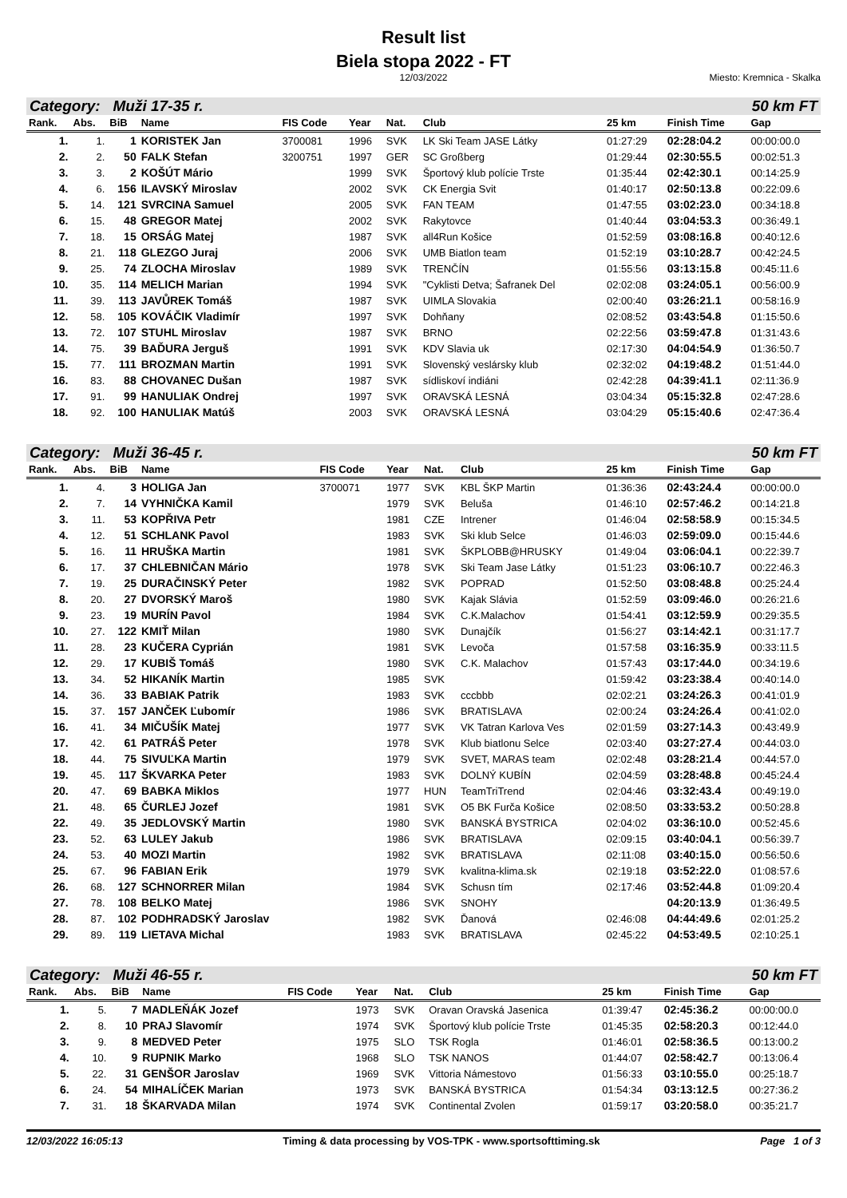Result list
Biela stopa 2022 - FT
12/03/2022 Miesto: Kremnica - Skalka
Category: Muži 17-35 r. 50 km FT
| Rank. | Abs. | BiB | Name | FIS Code | Year | Nat. | Club | 25 km | Finish Time | Gap |
| --- | --- | --- | --- | --- | --- | --- | --- | --- | --- | --- |
| 1. | 1. | 1 | KORISTEK Jan | 3700081 | 1996 | SVK | LK Ski Team JASE Látky | 01:27:29 | 02:28:04.2 | 00:00:00.0 |
| 2. | 2. | 50 | FALK Stefan | 3200751 | 1997 | GER | SC Großberg | 01:29:44 | 02:30:55.5 | 00:02:51.3 |
| 3. | 3. | 2 | KOŠÚT Mário | | 1999 | SVK | Športový klub polície Trste | 01:35:44 | 02:42:30.1 | 00:14:25.9 |
| 4. | 6. | 156 | ILAVSKÝ Miroslav | | 2002 | SVK | CK Energia Svit | 01:40:17 | 02:50:13.8 | 00:22:09.6 |
| 5. | 14. | 121 | SVRCINA Samuel | | 2005 | SVK | FAN TEAM | 01:47:55 | 03:02:23.0 | 00:34:18.8 |
| 6. | 15. | 48 | GREGOR Matej | | 2002 | SVK | Rakytovce | 01:40:44 | 03:04:53.3 | 00:36:49.1 |
| 7. | 18. | 15 | ORSÁG Matej | | 1987 | SVK | all4Run Košice | 01:52:59 | 03:08:16.8 | 00:40:12.6 |
| 8. | 21. | 118 | GLEZGO Juraj | | 2006 | SVK | UMB Biatlon team | 01:52:19 | 03:10:28.7 | 00:42:24.5 |
| 9. | 25. | 74 | ZLOCHA Miroslav | | 1989 | SVK | TRENČÍN | 01:55:56 | 03:13:15.8 | 00:45:11.6 |
| 10. | 35. | 114 | MELICH Marian | | 1994 | SVK | "Cyklisti Detva; Šafranek Del | 02:02:08 | 03:24:05.1 | 00:56:00.9 |
| 11. | 39. | 113 | JAVŮREK Tomáš | | 1987 | SVK | UIMLA Slovakia | 02:00:40 | 03:26:21.1 | 00:58:16.9 |
| 12. | 58. | 105 | KOVÁČIK Vladimír | | 1997 | SVK | Dohňany | 02:08:52 | 03:43:54.8 | 01:15:50.6 |
| 13. | 72. | 107 | STUHL Miroslav | | 1987 | SVK | BRNO | 02:22:56 | 03:59:47.8 | 01:31:43.6 |
| 14. | 75. | 39 | BAĎURA Jerguš | | 1991 | SVK | KDV Slavia uk | 02:17:30 | 04:04:54.9 | 01:36:50.7 |
| 15. | 77. | 111 | BROZMAN Martin | | 1991 | SVK | Slovenský veslársky klub | 02:32:02 | 04:19:48.2 | 01:51:44.0 |
| 16. | 83. | 88 | CHOVANEC Dušan | | 1987 | SVK | sídliskoví indiáni | 02:42:28 | 04:39:41.1 | 02:11:36.9 |
| 17. | 91. | 99 | HANULIAK Ondrej | | 1997 | SVK | ORAVSKÁ LESNÁ | 03:04:34 | 05:15:32.8 | 02:47:28.6 |
| 18. | 92. | 100 | HANULIAK Matúš | | 2003 | SVK | ORAVSKÁ LESNÁ | 03:04:29 | 05:15:40.6 | 02:47:36.4 |
Category: Muži 36-45 r. 50 km FT
| Rank. | Abs. | BiB | Name | FIS Code | Year | Nat. | Club | 25 km | Finish Time | Gap |
| --- | --- | --- | --- | --- | --- | --- | --- | --- | --- | --- |
| 1. | 4. | 3 | HOLIGA Jan | 3700071 | 1977 | SVK | KBL ŠKP Martin | 01:36:36 | 02:43:24.4 | 00:00:00.0 |
| 2. | 7. | 14 | VYHNIČKA Kamil | | 1979 | SVK | Beluša | 01:46:10 | 02:57:46.2 | 00:14:21.8 |
| 3. | 11. | 53 | KOPŘIVA Petr | | 1981 | CZE | Intrener | 01:46:04 | 02:58:58.9 | 00:15:34.5 |
| 4. | 12. | 51 | SCHLANK Pavol | | 1983 | SVK | Ski klub Selce | 01:46:03 | 02:59:09.0 | 00:15:44.6 |
| 5. | 16. | 11 | HRUŠKA Martin | | 1981 | SVK | ŠKPLOBB@HRUSKY | 01:49:04 | 03:06:04.1 | 00:22:39.7 |
| 6. | 17. | 37 | CHLEBNIČAN Mário | | 1978 | SVK | Ski Team Jase Látky | 01:51:23 | 03:06:10.7 | 00:22:46.3 |
| 7. | 19. | 25 | DURAČINSKÝ Peter | | 1982 | SVK | POPRAD | 01:52:50 | 03:08:48.8 | 00:25:24.4 |
| 8. | 20. | 27 | DVORSKÝ Maroš | | 1980 | SVK | Kajak Slávia | 01:52:59 | 03:09:46.0 | 00:26:21.6 |
| 9. | 23. | 19 | MURÍN Pavol | | 1984 | SVK | C.K.Malachov | 01:54:41 | 03:12:59.9 | 00:29:35.5 |
| 10. | 27. | 122 | KMIŤ Milan | | 1980 | SVK | Dunajčík | 01:56:27 | 03:14:42.1 | 00:31:17.7 |
| 11. | 28. | 23 | KUČERA Cyprián | | 1981 | SVK | Levoča | 01:57:58 | 03:16:35.9 | 00:33:11.5 |
| 12. | 29. | 17 | KUBIŠ Tomáš | | 1980 | SVK | C.K. Malachov | 01:57:43 | 03:17:44.0 | 00:34:19.6 |
| 13. | 34. | 52 | HIKANÍK Martin | | 1985 | SVK | | 01:59:42 | 03:23:38.4 | 00:40:14.0 |
| 14. | 36. | 33 | BABIAK Patrik | | 1983 | SVK | cccbbb | 02:02:21 | 03:24:26.3 | 00:41:01.9 |
| 15. | 37. | 157 | JANČEK Ľubomír | | 1986 | SVK | BRATISLAVA | 02:00:24 | 03:24:26.4 | 00:41:02.0 |
| 16. | 41. | 34 | MIČUŠÍK Matej | | 1977 | SVK | VK Tatran Karlova Ves | 02:01:59 | 03:27:14.3 | 00:43:49.9 |
| 17. | 42. | 61 | PATRÁŠ Peter | | 1978 | SVK | Klub biatlonu Selce | 02:03:40 | 03:27:27.4 | 00:44:03.0 |
| 18. | 44. | 75 | SIVUĽKA Martin | | 1979 | SVK | SVET, MARAS team | 02:02:48 | 03:28:21.4 | 00:44:57.0 |
| 19. | 45. | 117 | ŠKVARKA Peter | | 1983 | SVK | DOLNÝ KUBÍN | 02:04:59 | 03:28:48.8 | 00:45:24.4 |
| 20. | 47. | 69 | BABKA Miklos | | 1977 | HUN | TeamTriTrend | 02:04:46 | 03:32:43.4 | 00:49:19.0 |
| 21. | 48. | 65 | ČURLEJ Jozef | | 1981 | SVK | O5 BK Furča Košice | 02:08:50 | 03:33:53.2 | 00:50:28.8 |
| 22. | 49. | 35 | JEDLOVSKÝ Martin | | 1980 | SVK | BANSKÁ BYSTRICA | 02:04:02 | 03:36:10.0 | 00:52:45.6 |
| 23. | 52. | 63 | LULEY Jakub | | 1986 | SVK | BRATISLAVA | 02:09:15 | 03:40:04.1 | 00:56:39.7 |
| 24. | 53. | 40 | MOZI Martin | | 1982 | SVK | BRATISLAVA | 02:11:08 | 03:40:15.0 | 00:56:50.6 |
| 25. | 67. | 96 | FABIAN Erik | | 1979 | SVK | kvalitna-klima.sk | 02:19:18 | 03:52:22.0 | 01:08:57.6 |
| 26. | 68. | 127 | SCHNORRER Milan | | 1984 | SVK | Schusn tím | 02:17:46 | 03:52:44.8 | 01:09:20.4 |
| 27. | 78. | 108 | BELKO Matej | | 1986 | SVK | SNOHY | | 04:20:13.9 | 01:36:49.5 |
| 28. | 87. | 102 | PODHRADSKÝ Jaroslav | | 1982 | SVK | Ďanová | 02:46:08 | 04:44:49.6 | 02:01:25.2 |
| 29. | 89. | 119 | LIETAVA Michal | | 1983 | SVK | BRATISLAVA | 02:45:22 | 04:53:49.5 | 02:10:25.1 |
Category: Muži 46-55 r. 50 km FT
| Rank. | Abs. | BiB | Name | FIS Code | Year | Nat. | Club | 25 km | Finish Time | Gap |
| --- | --- | --- | --- | --- | --- | --- | --- | --- | --- | --- |
| 1. | 5. | 7 | MADLEŇÁK Jozef | | 1973 | SVK | Oravan Oravská Jasenica | 01:39:47 | 02:45:36.2 | 00:00:00.0 |
| 2. | 8. | 10 | PRAJ Slavomír | | 1974 | SVK | Športový klub polície Trste | 01:45:35 | 02:58:20.3 | 00:12:44.0 |
| 3. | 9. | 8 | MEDVED Peter | | 1975 | SLO | TSK Rogla | 01:46:01 | 02:58:36.5 | 00:13:00.2 |
| 4. | 10. | 9 | RUPNIK Marko | | 1968 | SLO | TSK NANOS | 01:44:07 | 02:58:42.7 | 00:13:06.4 |
| 5. | 22. | 31 | GENŠOR Jaroslav | | 1969 | SVK | Vittoria Námestovo | 01:56:33 | 03:10:55.0 | 00:25:18.7 |
| 6. | 24. | 54 | MIHALÍČEK Marian | | 1973 | SVK | BANSKÁ BYSTRICA | 01:54:34 | 03:13:12.5 | 00:27:36.2 |
| 7. | 31. | 18 | ŠKARVADA Milan | | 1974 | SVK | Continental Zvolen | 01:59:17 | 03:20:58.0 | 00:35:21.7 |
12/03/2022 16:05:13 Timing & data processing by VOS-TPK - www.sportsofttiming.sk Page 1 of 3